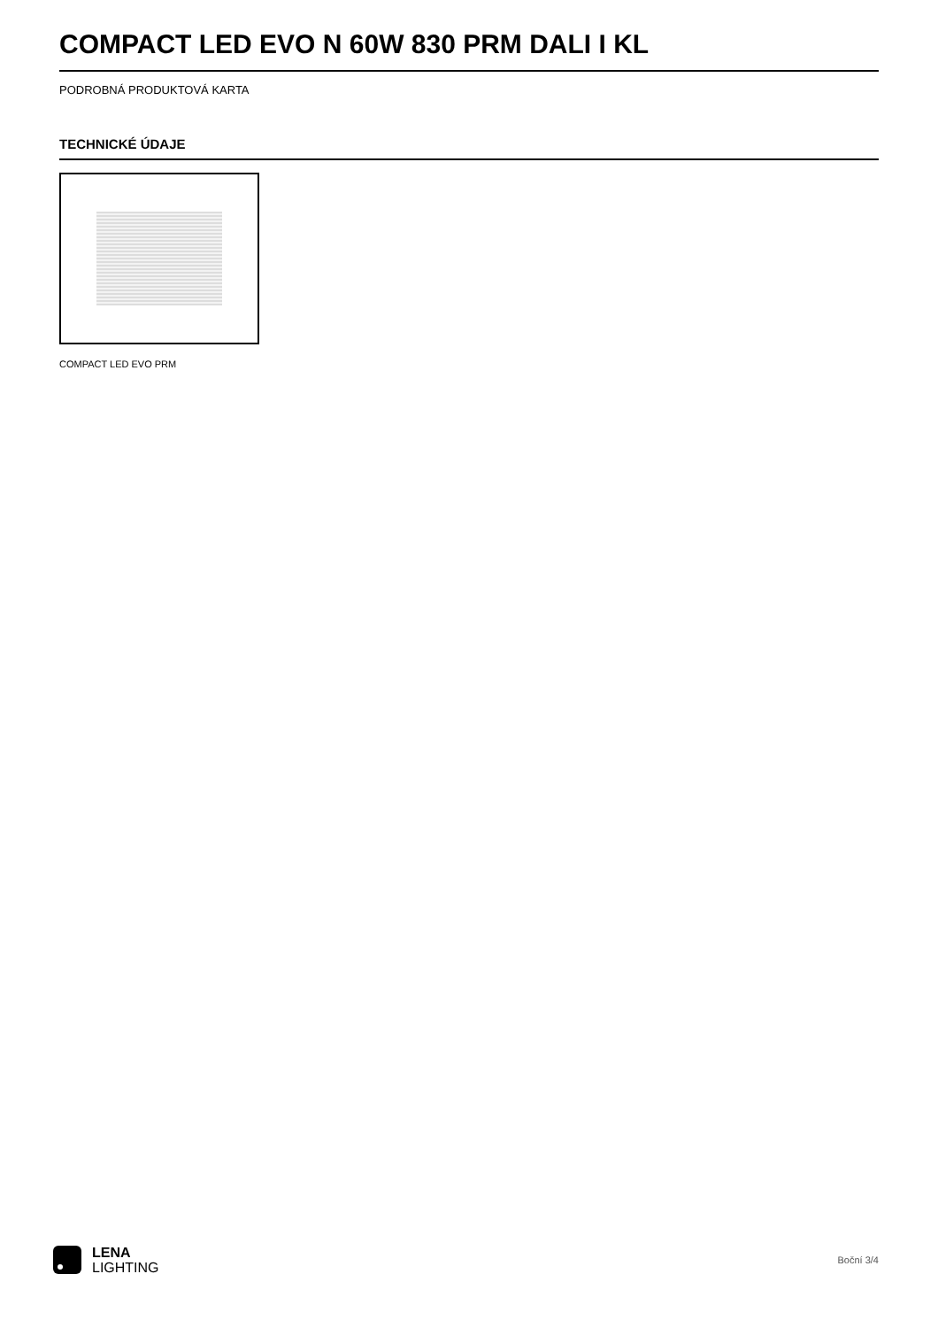COMPACT LED EVO N 60W 830 PRM DALI I KL
PODROBNÁ PRODUKTOVÁ KARTA
TECHNICKÉ ÚDAJE
COMPACT LED EVO PRM
LENA
LIGHTING
Boční 3/4